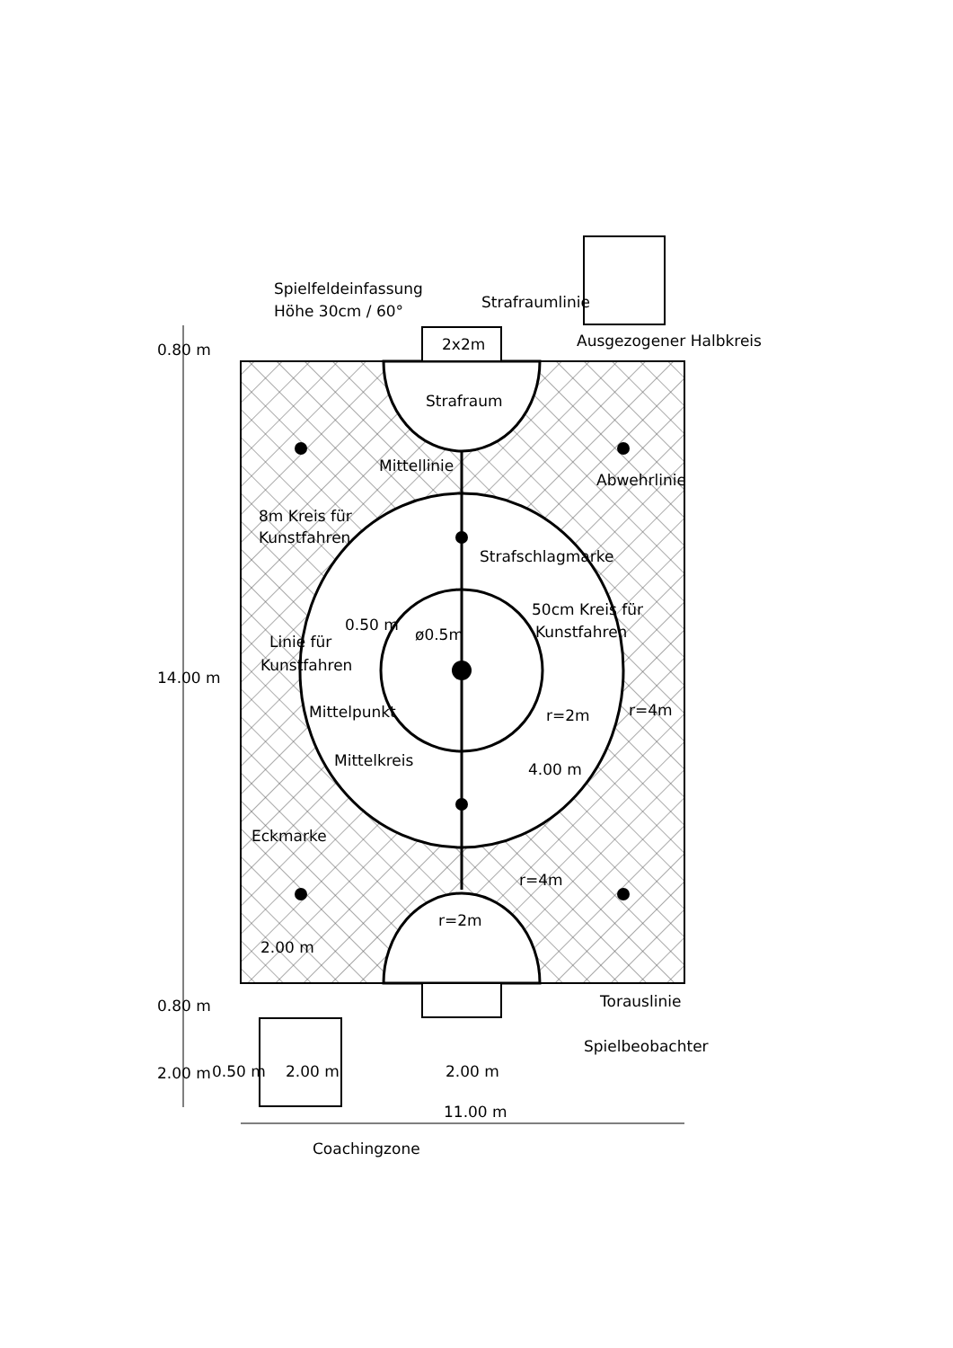Spielfeldeinfassung
Höhe 30cm / 60°
Strafraumlinie
2x2m
Ausgezogener Halbkreis
Strafraum
Mittellinie
Abwehrlinie
8m Kreis für
Kunstfahren
Strafschlagmarke
50cm Kreis für
Kunstfahren
0.50 m
ø0.5m
Linie für
Kunstfahren
Mittelpunkt
r=2m
r=4m
Mittelkreis
4.00 m
Eckmarke
r=4m
r=2m
2.00 m
0.80 m
14.00 m
0.80 m
2.00 m
Torauslinie
Spielbeobachter
0.50 m
2.00 m
2.00 m
11.00 m
Coachingzone